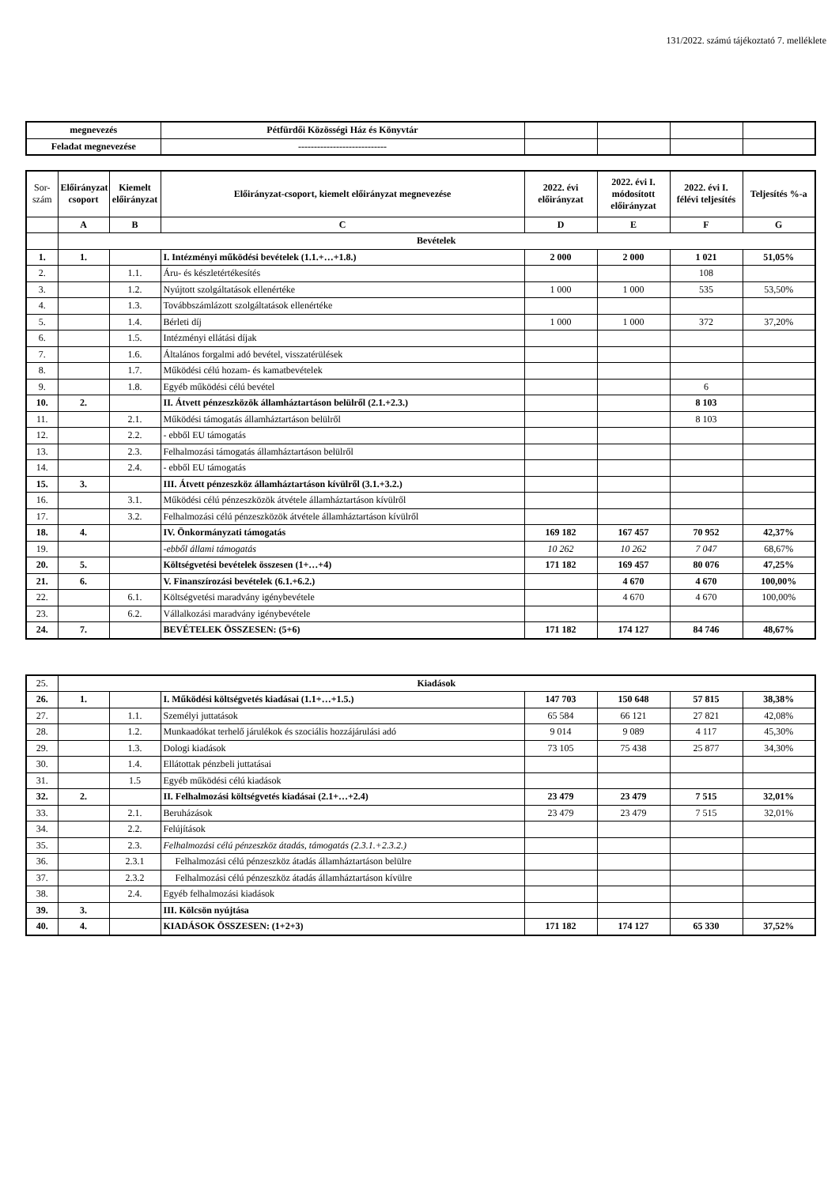131/2022. számú tájékoztató 7. melléklete
| megnevezés | Pétfürdői Közösségi Ház és Könyvtár | | | | |
| Feladat megnevezése | ---------------------------- | | | | |
| Sor- szám | Előirányzat csoport | Kiemelt előirányzat | Előirányzat-csoport, kiemelt előirányzat megnevezése | 2022. évi előirányzat | 2022. évi I. módosított előirányzat | 2022. évi I. félévi teljesítés | Teljesítés %-a |
| | A | B | C | D | E | F | G |
| | Bevételek | | | | | | |
| 1. | 1. | | I. Intézményi működési bevételek (1.1.+…+1.8.) | 2 000 | 2 000 | 1 021 | 51,05% |
| 2. | | 1.1. | Áru- és készletértékesítés | | | 108 | |
| 3. | | 1.2. | Nyújtott szolgáltatások ellenértéke | 1 000 | 1 000 | 535 | 53,50% |
| 4. | | 1.3. | Továbbszámlázott szolgáltatások ellenértéke | | | | |
| 5. | | 1.4. | Bérleti díj | 1 000 | 1 000 | 372 | 37,20% |
| 6. | | 1.5. | Intézményi ellátási díjak | | | | |
| 7. | | 1.6. | Általános forgalmi adó bevétel, visszatérülések | | | | |
| 8. | | 1.7. | Működési célú hozam- és kamatbevételek | | | | |
| 9. | | 1.8. | Egyéb működési célú bevétel | | | 6 | |
| 10. | 2. | | II. Átvett pénzeszközök államháztartáson belülről (2.1.+2.3.) | | | 8 103 | |
| 11. | | 2.1. | Működési támogatás államháztartáson belülről | | | 8 103 | |
| 12. | | 2.2. | - ebből EU támogatás | | | | |
| 13. | | 2.3. | Felhalmozási támogatás államháztartáson belülről | | | | |
| 14. | | 2.4. | - ebből EU támogatás | | | | |
| 15. | 3. | | III. Átvett pénzeszköz államháztartáson kívülről (3.1.+3.2.) | | | | |
| 16. | | 3.1. | Működési célú pénzeszközök átvétele államháztartáson kívülről | | | | |
| 17. | | 3.2. | Felhalmozási célú pénzeszközök átvétele államháztartáson kívülről | | | | |
| 18. | 4. | | IV. Önkormányzati támogatás | 169 182 | 167 457 | 70 952 | 42,37% |
| 19. | | | -ebből állami támogatás | 10 262 | 10 262 | 7 047 | 68,67% |
| 20. | 5. | | Költségvetési bevételek összesen (1+…+4) | 171 182 | 169 457 | 80 076 | 47,25% |
| 21. | 6. | | V. Finanszírozási bevételek (6.1.+6.2.) | | 4 670 | 4 670 | 100,00% |
| 22. | | 6.1. | Költségvetési maradvány igénybevétele | | 4 670 | 4 670 | 100,00% |
| 23. | | 6.2. | Vállalkozási maradvány igénybevétele | | | | |
| 24. | 7. | | BEVÉTELEK ÖSSZESEN: (5+6) | 171 182 | 174 127 | 84 746 | 48,67% |
| 25. | Kiadások | | | | | | |
| 26. | 1. | | I. Működési költségvetés kiadásai (1.1+…+1.5.) | 147 703 | 150 648 | 57 815 | 38,38% |
| 27. | | 1.1. | Személyi juttatások | 65 584 | 66 121 | 27 821 | 42,08% |
| 28. | | 1.2. | Munkaadókat terhelő járulékok és szociális hozzájárulási adó | 9 014 | 9 089 | 4 117 | 45,30% |
| 29. | | 1.3. | Dologi kiadások | 73 105 | 75 438 | 25 877 | 34,30% |
| 30. | | 1.4. | Ellátottak pénzbeli juttatásai | | | | |
| 31. | | 1.5 | Egyéb működési célú kiadások | | | | |
| 32. | 2. | | II. Felhalmozási költségvetés kiadásai (2.1+…+2.4) | 23 479 | 23 479 | 7 515 | 32,01% |
| 33. | | 2.1. | Beruházások | 23 479 | 23 479 | 7 515 | 32,01% |
| 34. | | 2.2. | Felújítások | | | | |
| 35. | | 2.3. | Felhalmozási célú pénzeszköz átadás, támogatás (2.3.1.+2.3.2.) | | | | |
| 36. | | 2.3.1 | Felhalmozási célú pénzeszköz átadás államháztartáson belülre | | | | |
| 37. | | 2.3.2 | Felhalmozási célú pénzeszköz átadás államháztartáson kívülre | | | | |
| 38. | | 2.4. | Egyéb felhalmozási kiadások | | | | |
| 39. | 3. | | III. Kölcsön nyújtása | | | | |
| 40. | 4. | | KIADÁSOK ÖSSZESEN: (1+2+3) | 171 182 | 174 127 | 65 330 | 37,52% |